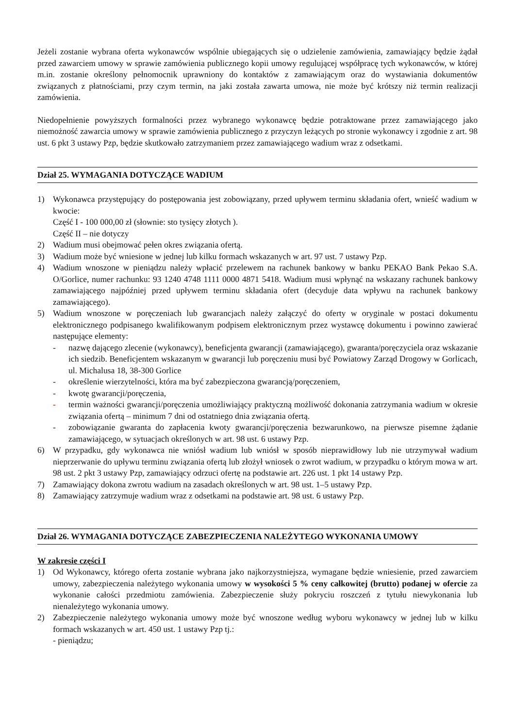Jeżeli zostanie wybrana oferta wykonawców wspólnie ubiegających się o udzielenie zamówienia, zamawiający będzie żądał przed zawarciem umowy w sprawie zamówienia publicznego kopii umowy regulującej współpracę tych wykonawców, w której m.in. zostanie określony pełnomocnik uprawniony do kontaktów z zamawiającym oraz do wystawiania dokumentów związanych z płatnościami, przy czym termin, na jaki została zawarta umowa, nie może być krótszy niż termin realizacji zamówienia.
Niedopełnienie powyższych formalności przez wybranego wykonawcę będzie potraktowane przez zamawiającego jako niemożność zawarcia umowy w sprawie zamówienia publicznego z przyczyn leżących po stronie wykonawcy i zgodnie z art. 98 ust. 6 pkt 3 ustawy Pzp, będzie skutkowało zatrzymaniem przez zamawiającego wadium wraz z odsetkami.
Dział 25. WYMAGANIA DOTYCZĄCE WADIUM
1) Wykonawca przystępujący do postępowania jest zobowiązany, przed upływem terminu składania ofert, wnieść wadium w kwocie:
Część I - 100 000,00 zł (słownie: sto tysięcy złotych ).
Część II – nie dotyczy
2) Wadium musi obejmować pełen okres związania ofertą.
3) Wadium może być wniesione w jednej lub kilku formach wskazanych w art. 97 ust. 7 ustawy Pzp.
4) Wadium wnoszone w pieniądzu należy wpłacić przelewem na rachunek bankowy w banku PEKAO Bank Pekao S.A. O/Gorlice, numer rachunku: 93 1240 4748 1111 0000 4871 5418. Wadium musi wpłynąć na wskazany rachunek bankowy zamawiającego najpóźniej przed upływem terminu składania ofert (decyduje data wpływu na rachunek bankowy zamawiającego).
5) Wadium wnoszone w poręczeniach lub gwarancjach należy załączyć do oferty w oryginale w postaci dokumentu elektronicznego podpisanego kwalifikowanym podpisem elektronicznym przez wystawcę dokumentu i powinno zawierać następujące elementy:
- nazwę dającego zlecenie (wykonawcy), beneficjenta gwarancji (zamawiającego), gwaranta/poręczyciela oraz wskazanie ich siedzib. Beneficjentem wskazanym w gwarancji lub poręczeniu musi być Powiatowy Zarząd Drogowy w Gorlicach, ul. Michalusa 18, 38-300 Gorlice
- określenie wierzytelności, która ma być zabezpieczona gwarancją/poręczeniem,
- kwotę gwarancji/poręczenia,
- termin ważności gwarancji/poręczenia umożliwiający praktyczną możliwość dokonania zatrzymania wadium w okresie związania ofertą – minimum 7 dni od ostatniego dnia związania ofertą.
- zobowiązanie gwaranta do zapłacenia kwoty gwarancji/poręczenia bezwarunkowo, na pierwsze pisemne żądanie zamawiającego, w sytuacjach określonych w art. 98 ust. 6 ustawy Pzp.
6) W przypadku, gdy wykonawca nie wniósł wadium lub wniósł w sposób nieprawidłowy lub nie utrzymywał wadium nieprzerwanie do upływu terminu związania ofertą lub złożył wniosek o zwrot wadium, w przypadku o którym mowa w art. 98 ust. 2 pkt 3 ustawy Pzp, zamawiający odrzuci ofertę na podstawie art. 226 ust. 1 pkt 14 ustawy Pzp.
7) Zamawiający dokona zwrotu wadium na zasadach określonych w art. 98 ust. 1–5 ustawy Pzp.
8) Zamawiający zatrzymuje wadium wraz z odsetkami na podstawie art. 98 ust. 6 ustawy Pzp.
Dział 26. WYMAGANIA DOTYCZĄCE ZABEZPIECZENIA NALEŻYTEGO WYKONANIA UMOWY
W zakresie części I
1) Od Wykonawcy, którego oferta zostanie wybrana jako najkorzystniejsza, wymagane będzie wniesienie, przed zawarciem umowy, zabezpieczenia należytego wykonania umowy w wysokości 5 % ceny całkowitej (brutto) podanej w ofercie za wykonanie całości przedmiotu zamówienia. Zabezpieczenie służy pokryciu roszczeń z tytułu niewykonania lub nienależytego wykonania umowy.
2) Zabezpieczenie należytego wykonania umowy może być wnoszone według wyboru wykonawcy w jednej lub w kilku formach wskazanych w art. 450 ust. 1 ustawy Pzp tj.:
- pieniądzu;